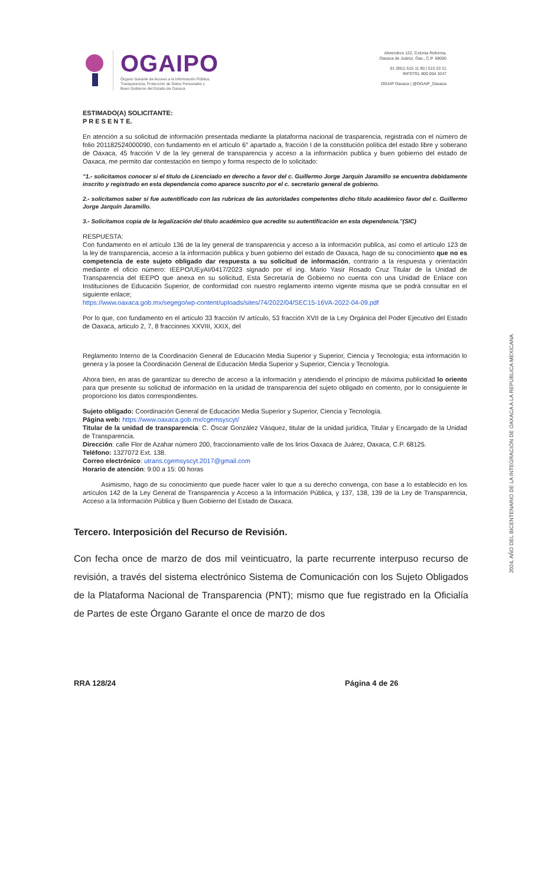OGAIPO
Órgano Garante de Acceso a la Información Pública,
Transparencia, Protección de Datos Personales y
Buen Gobierno del Estado de Oaxaca
Almendros 122, Colonia Reforma,
Oaxaca de Juárez, Oax., C.P. 68050
01 (951) 515 11 90 | 515 23 21
INFOTEL 800 004 3247
OGAIP Oaxaca | @OGAIP_Oaxaca
ESTIMADO(A) SOLICITANTE:
P R E S E N T E.
En atención a su solicitud de información presentada mediante la plataforma nacional de trasparencia, registrada con el número de folio 201182524000090, con fundamento en el artículo 6° apartado a, fracción I de la constitución política del estado libre y soberano de Oaxaca, 45 fracción V de la ley general de transparencia y acceso a la información publica y buen gobierno del estado de Oaxaca, me permito dar contestación en tiempo y forma respecto de lo solicitado:
"1.- solicitamos conocer si el titulo de Licenciado en derecho a favor del c. Guillermo Jorge Jarquín Jaramillo se encuentra debidamente inscrito y registrado en esta dependencia como aparece suscrito por el c. secretario general de gobierno.
2.- solicitamos saber si fue autentificado con las rubricas de las autoridades competentes dicho titulo académico favor del c. Guillermo Jorge Jarquín Jaramillo.
3.- Solicitamos copia de la legalización del titulo académico que acredite su autentificación en esta dependencia."(SIC)
RESPUESTA:
Con fundamento en el artículo 136 de la ley general de transparencia y acceso a la información publica, así como el artículo 123 de la ley de transparencia, acceso a la información publica y buen gobierno del estado de Oaxaca, hago de su conocimiento que no es competencia de este sujeto obligado dar respuesta a su solicitud de información, contrario a la respuesta y orientación mediante el oficio número: IEEPO/UEyAI/0417/2023 signado por el ing. Mario Yasir Rosado Cruz Titular de la Unidad de Transparencia del IEEPO que anexa en su solicitud, Esta Secretaría de Gobierno no cuenta con una Unidad de Enlace con Instituciones de Educación Superior, de conformidad con nuestro reglamento interno vigente misma que se podrá consultar en el siguiente enlace;
https://www.oaxaca.gob.mx/segego/wp-content/uploads/sites/74/2022/04/SEC15-16VA-2022-04-09.pdf
Por lo que, con fundamento en el artículo 33 fracción IV artículo, 53 fracción XVII de la Ley Orgánica del Poder Ejecutivo del Estado de Oaxaca, articulo 2, 7, 8 fracciones XXVIII, XXIX, del
Reglamento Interno de la Coordinación General de Educación Media Superior y Superior, Ciencia y Tecnología; esta información lo genera y la posee la Coordinación General de Educación Media Superior y Superior, Ciencia y Tecnología.
Ahora bien, en aras de garantizar su derecho de acceso a la información y atendiendo el principio de máxima publicidad lo oriento para que presente su solicitud de información en la unidad de transparencia del sujeto obligado en comento, por lo consiguiente le proporciono los datos correspondientes.
Sujeto obligado: Coordinación General de Educación Media Superior y Superior, Ciencia y Tecnología.
Página web: https://www.oaxaca.gob.mx/cgemsyscyt/
Titular de la unidad de transparencia: C. Óscar González Vásquez, titular de la unidad jurídica, Titular y Encargado de la Unidad de Transparencia.
Dirección: calle Flor de Azahar número 200, fraccionamiento valle de los lirios Oaxaca de Juárez, Oaxaca, C.P. 68125.
Teléfono: 1327072 Ext. 138.
Correo electrónico: utrans.cgemsyscyt.2017@gmail.com
Horario de atención: 9:00 a 15: 00 horas
Asimismo, hago de su conocimiento que puede hacer valer lo que a su derecho convenga, con base a lo establecido en los artículos 142 de la Ley General de Transparencia y Acceso a la Información Pública, y 137, 138, 139 de la Ley de Transparencia, Acceso a la Información Pública y Buen Gobierno del Estado de Oaxaca.
Tercero. Interposición del Recurso de Revisión.
Con fecha once de marzo de dos mil veinticuatro, la parte recurrente interpuso recurso de revisión, a través del sistema electrónico Sistema de Comunicación con los Sujeto Obligados de la Plataforma Nacional de Transparencia (PNT); mismo que fue registrado en la Oficialía de Partes de este Órgano Garante el once de marzo de dos
RRA 128/24 Página 4 de 26
2024, AÑO DEL BICENTENARIO DE LA INTEGRACIÓN DE OAXACA A LA REPÚBLICA MEXICANA